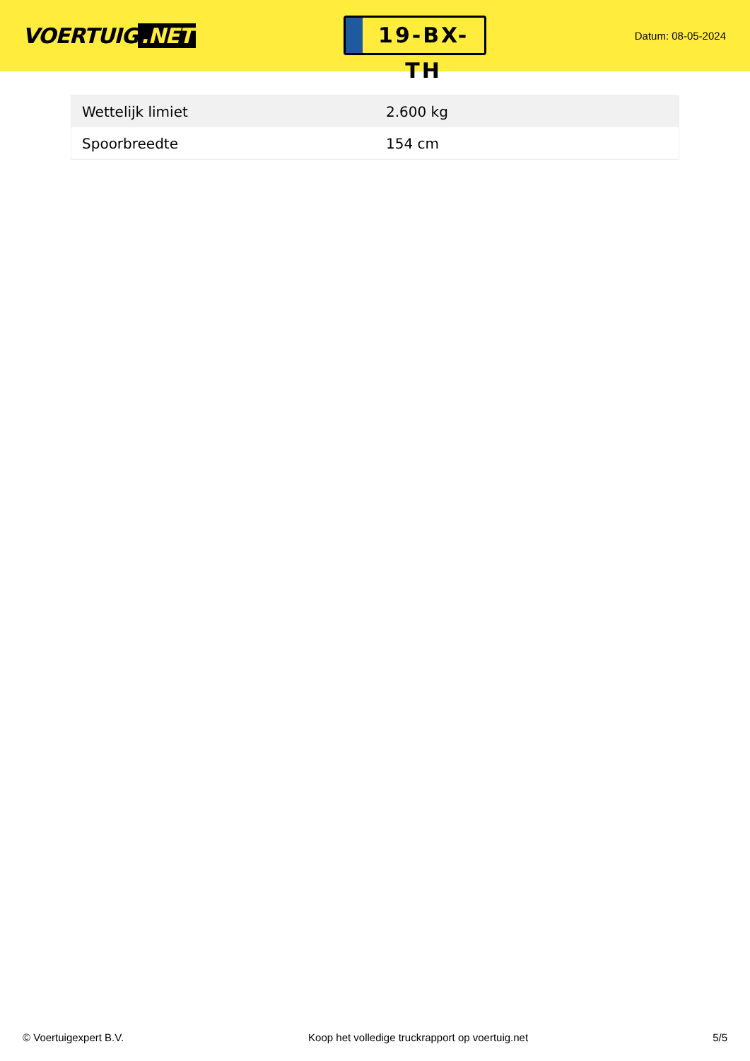VOERTUIG.NET
19-BX-TH
Datum: 08-05-2024
| Wettelijk limiet | 2.600 kg |
| Spoorbreedte | 154 cm |
© Voertuigexpert B.V. Koop het volledige truckrapport op voertuig.net 5/5